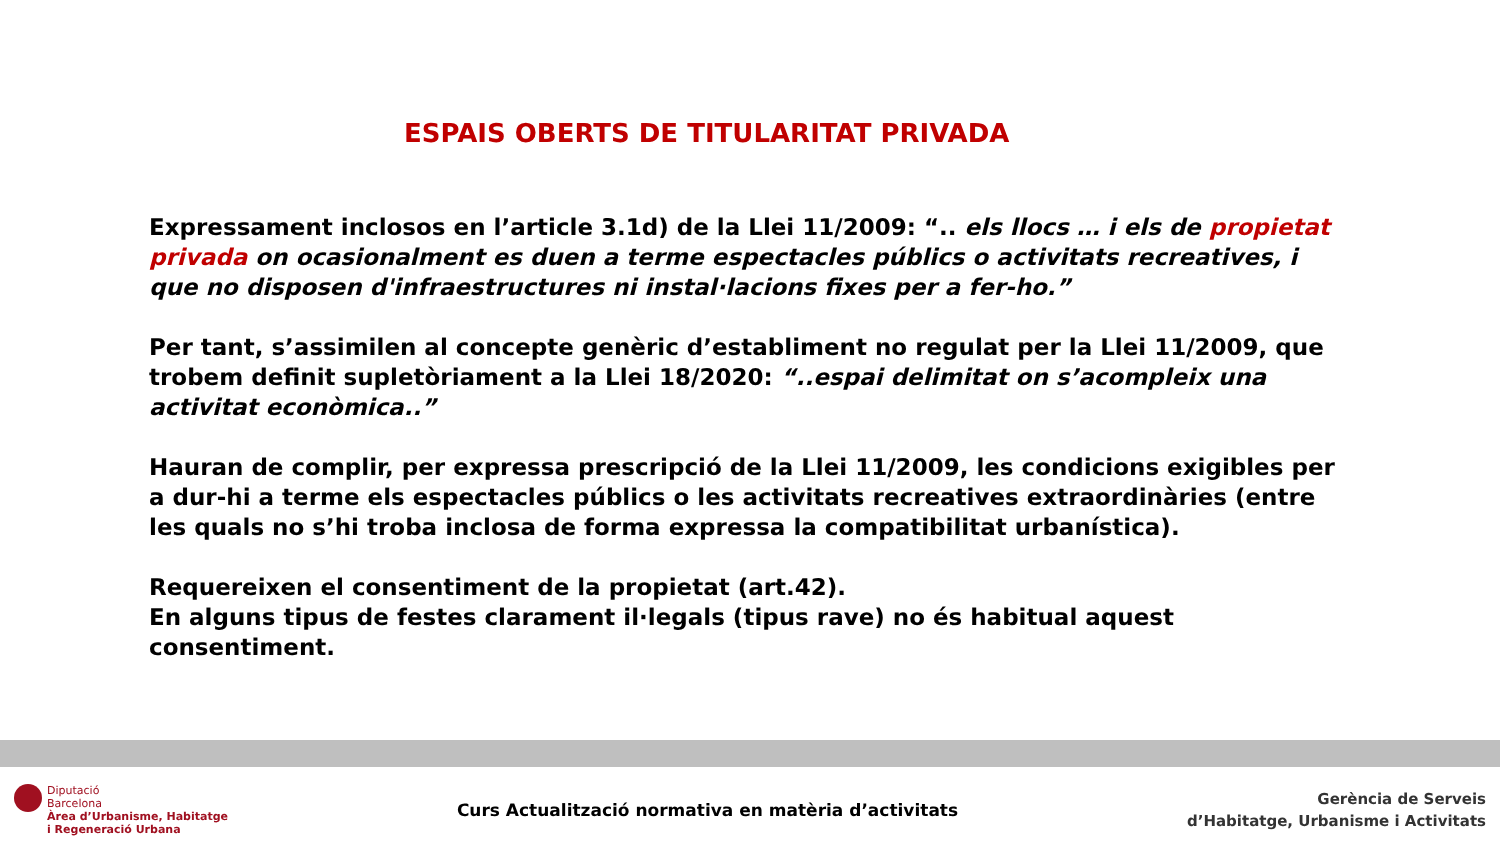ESPAIS OBERTS DE TITULARITAT PRIVADA
Expressament inclosos en l’article 3.1d) de la Llei 11/2009: “.. els llocs … i els de propietat privada on ocasionalment es duen a terme espectacles públics o activitats recreatives, i que no disposen d'infraestructures ni instal·lacions fixes per a fer-ho.”
Per tant, s’assimilen al concepte genèric d’establiment no regulat per la Llei 11/2009, que trobem definit supletòriament a la Llei 18/2020: “..espai delimitat on s’acompleix una activitat econòmica..”
Hauran de complir, per expressa prescripció de la Llei 11/2009, les condicions exigibles per a dur-hi a terme els espectacles públics o les activitats recreatives extraordinàries (entre les quals no s’hi troba inclosa de forma expressa la compatibilitat urbanística).
Requereixen el consentiment de la propietat (art.42).
En alguns tipus de festes clarament il·legals (tipus rave) no és habitual aquest consentiment.
Diputació
Barcelona
Àrea d’Urbanisme, Habitatge
i Regeneració Urbana
Curs Actualització normativa en matèria d’activitats
Gerència de Serveis
d’Habitatge, Urbanisme i Activitats